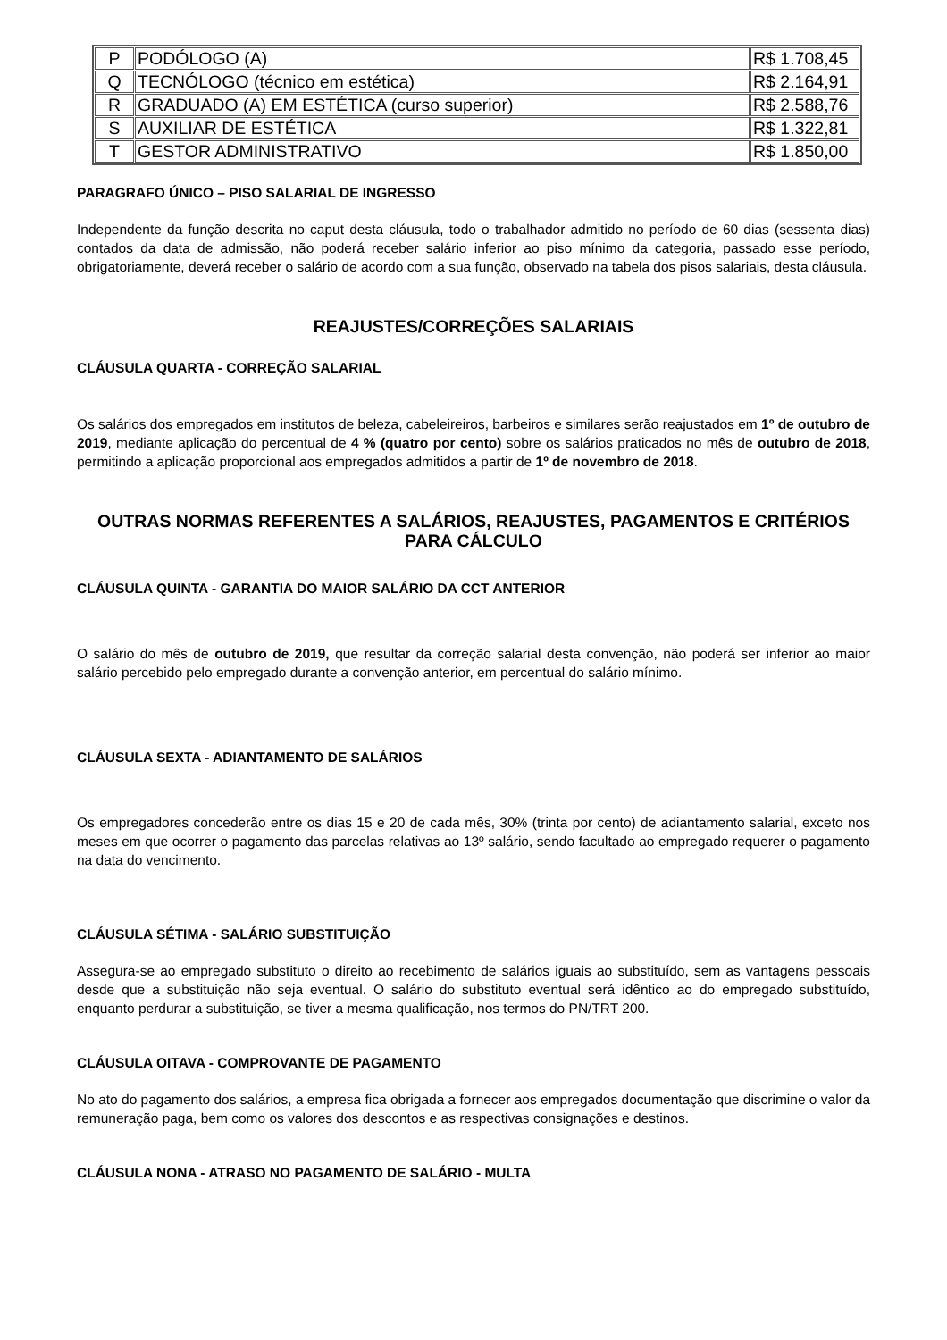| P | PODÓLOGO (A) | R$ 1.708,45 |
| Q | TECNÓLOGO (técnico em estética) | R$ 2.164,91 |
| R | GRADUADO (A) EM ESTÉTICA (curso superior) | R$ 2.588,76 |
| S | AUXILIAR DE ESTÉTICA | R$ 1.322,81 |
| T | GESTOR ADMINISTRATIVO | R$ 1.850,00 |
PARAGRAFO ÚNICO – PISO SALARIAL DE INGRESSO
Independente da função descrita no caput desta cláusula, todo o trabalhador admitido no período de 60 dias (sessenta dias) contados da data de admissão, não poderá receber salário inferior ao piso mínimo da categoria, passado esse período, obrigatoriamente, deverá receber o salário de acordo com a sua função, observado na tabela dos pisos salariais, desta cláusula.
REAJUSTES/CORREÇÕES SALARIAIS
CLÁUSULA QUARTA - CORREÇÃO SALARIAL
Os salários dos empregados em institutos de beleza, cabeleireiros, barbeiros e similares serão reajustados em 1º de outubro de 2019, mediante aplicação do percentual de 4 % (quatro por cento) sobre os salários praticados no mês de outubro de 2018, permitindo a aplicação proporcional aos empregados admitidos a partir de 1º de novembro de 2018.
OUTRAS NORMAS REFERENTES A SALÁRIOS, REAJUSTES, PAGAMENTOS E CRITÉRIOS PARA CÁLCULO
CLÁUSULA QUINTA - GARANTIA DO MAIOR SALÁRIO DA CCT ANTERIOR
O salário do mês de outubro de 2019, que resultar da correção salarial desta convenção, não poderá ser inferior ao maior salário percebido pelo empregado durante a convenção anterior, em percentual do salário mínimo.
CLÁUSULA SEXTA - ADIANTAMENTO DE SALÁRIOS
Os empregadores concederão entre os dias 15 e 20 de cada mês, 30% (trinta por cento) de adiantamento salarial, exceto nos meses em que ocorrer o pagamento das parcelas relativas ao 13º salário, sendo facultado ao empregado requerer o pagamento na data do vencimento.
CLÁUSULA SÉTIMA - SALÁRIO SUBSTITUIÇÃO
Assegura-se ao empregado substituto o direito ao recebimento de salários iguais ao substituído, sem as vantagens pessoais desde que a substituição não seja eventual. O salário do substituto eventual será idêntico ao do empregado substituído, enquanto perdurar a substituição, se tiver a mesma qualificação, nos termos do PN/TRT 200.
CLÁUSULA OITAVA - COMPROVANTE DE PAGAMENTO
No ato do pagamento dos salários, a empresa fica obrigada a fornecer aos empregados documentação que discrimine o valor da remuneração paga, bem como os valores dos descontos e as respectivas consignações e destinos.
CLÁUSULA NONA - ATRASO NO PAGAMENTO DE SALÁRIO - MULTA